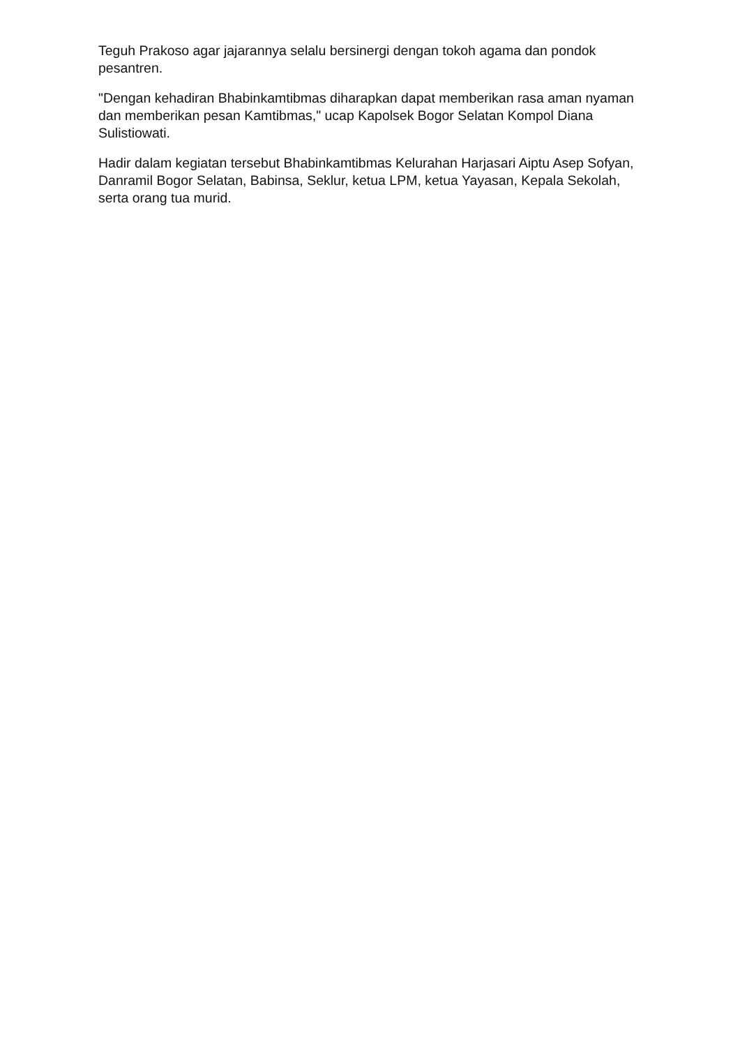Teguh Prakoso agar jajarannya selalu bersinergi dengan tokoh agama dan pondok pesantren.
"Dengan kehadiran Bhabinkamtibmas diharapkan dapat memberikan rasa aman nyaman dan memberikan pesan Kamtibmas," ucap Kapolsek Bogor Selatan Kompol Diana Sulistiowati.
Hadir dalam kegiatan tersebut Bhabinkamtibmas Kelurahan Harjasari Aiptu Asep Sofyan, Danramil Bogor Selatan, Babinsa, Seklur, ketua LPM, ketua Yayasan, Kepala Sekolah, serta orang tua murid.